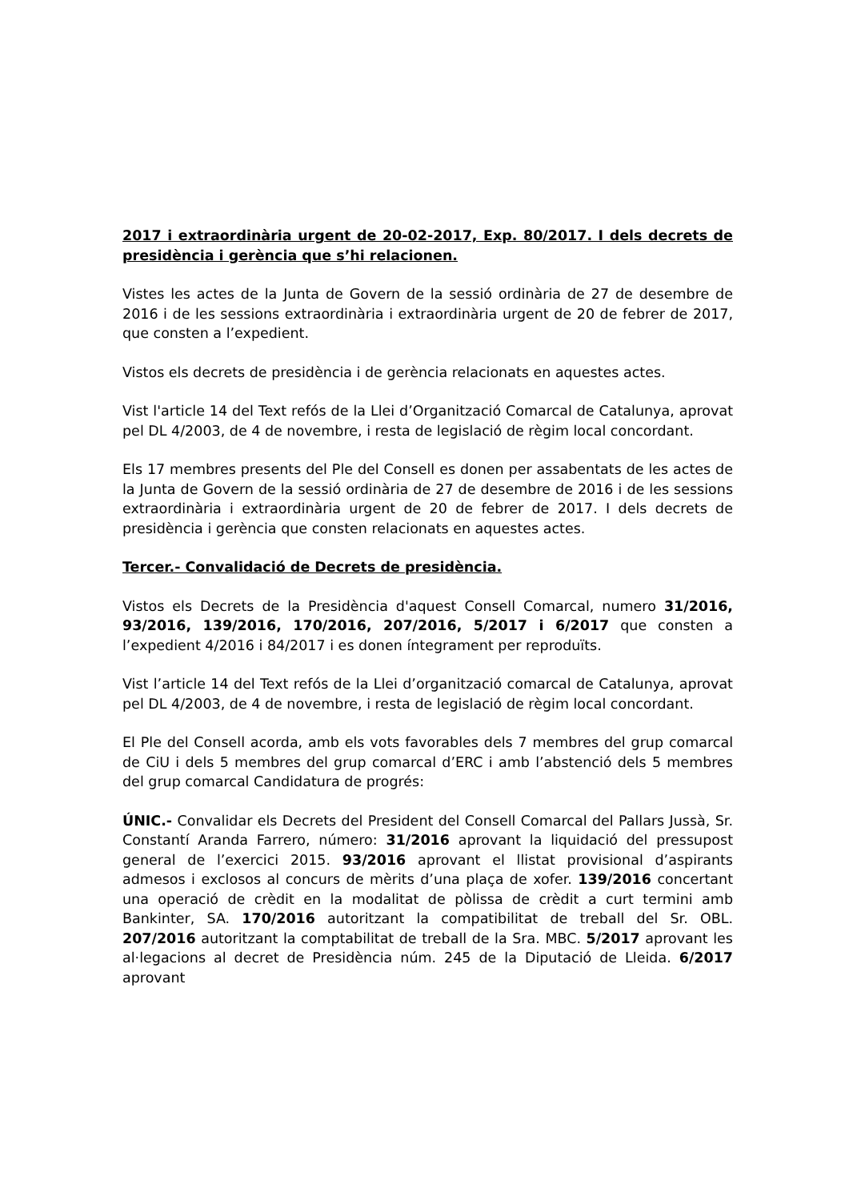2017 i extraordinària urgent de 20-02-2017, Exp. 80/2017. I dels decrets de presidència i gerència que s’hi relacionen.
Vistes les actes de la Junta de Govern de la sessió ordinària de 27 de desembre de 2016 i de les sessions extraordinària i extraordinària urgent de 20 de febrer de 2017, que consten a l’expedient.
Vistos els decrets de presidència i de gerència relacionats en aquestes actes.
Vist l'article 14 del Text refós de la Llei d’Organització Comarcal de Catalunya, aprovat pel DL 4/2003, de 4 de novembre, i resta de legislació de règim local concordant.
Els 17 membres presents del Ple del Consell es donen per assabentats de les actes de la Junta de Govern de la sessió ordinària de 27 de desembre de 2016 i de les sessions extraordinària i extraordinària urgent de 20 de febrer de 2017. I dels decrets de presidència i gerència que consten relacionats en aquestes actes.
Tercer.- Convalidació de Decrets de presidència.
Vistos els Decrets de la Presidència d'aquest Consell Comarcal, numero 31/2016, 93/2016, 139/2016, 170/2016, 207/2016, 5/2017 i 6/2017 que consten a l’expedient 4/2016 i 84/2017 i es donen íntegrament per reproduïts.
Vist l’article 14 del Text refós de la Llei d’organització comarcal de Catalunya, aprovat pel DL 4/2003, de 4 de novembre, i resta de legislació de règim local concordant.
El Ple del Consell acorda, amb els vots favorables dels 7 membres del grup comarcal de CiU i dels 5 membres del grup comarcal d’ERC i amb l’abstenció dels 5 membres del grup comarcal Candidatura de progrés:
ÚNIC.- Convalidar els Decrets del President del Consell Comarcal del Pallars Jussà, Sr. Constantí Aranda Farrero, número: 31/2016 aprovant la liquidació del pressupost general de l’exercici 2015. 93/2016 aprovant el llistat provisional d’aspirants admesos i exclosos al concurs de mèrits d’una plaça de xofer. 139/2016 concertant una operació de crèdit en la modalitat de pòlissa de crèdit a curt termini amb Bankinter, SA. 170/2016 autoritzant la compatibilitat de treball del Sr. OBL. 207/2016 autoritzant la comptabilitat de treball de la Sra. MBC. 5/2017 aprovant les al·legacions al decret de Presidència núm. 245 de la Diputació de Lleida. 6/2017 aprovant